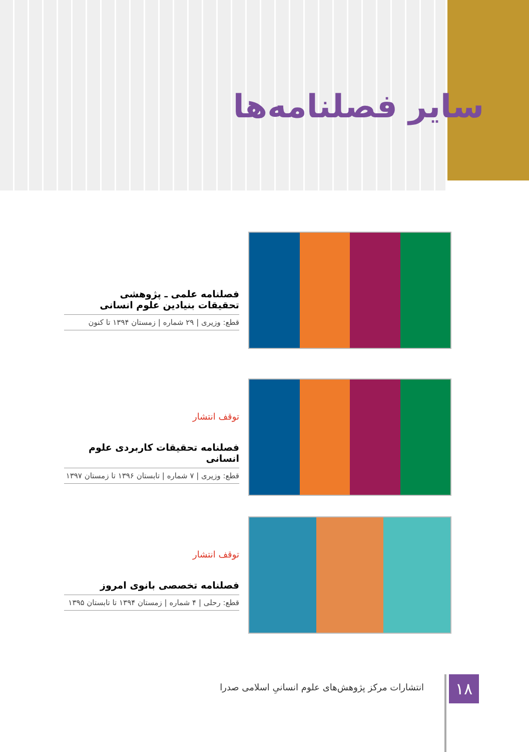سایر فصلنامه‌ها
فصلنامه علمی ـ پژوهشی
تحقیقات بنیادین علوم انسانی
قطع: وزیری | ۲۹ شماره | زمستان ۱۳۹۴ تا کنون
توقف انتشار
فصلنامه تحقیقات کاربردی علوم انسانی
قطع: وزیری | ۷ شماره | تابستان ۱۳۹۶ تا زمستان ۱۳۹۷
توقف انتشار
فصلنامه تخصصی بانوی امروز
قطع: رحلی | ۴ شماره | زمستان ۱۳۹۴ تا تابستان ۱۳۹۵
۱۸
انتشارات مرکز پژوهش‌های علوم انسانیِ اسلامی صدرا